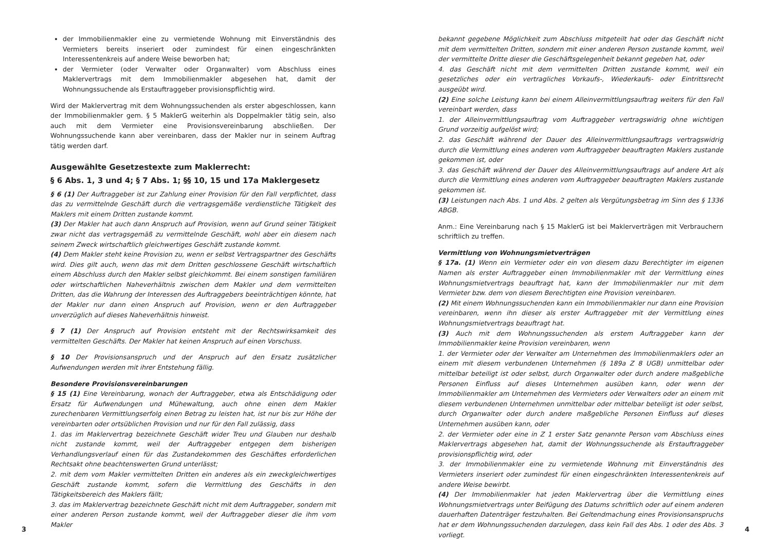der Immobilienmakler eine zu vermietende Wohnung mit Einverständnis des Vermieters bereits inseriert oder zumindest für einen eingeschränkten Interessentenkreis auf andere Weise beworben hat;
der Vermieter (oder Verwalter oder Organwalter) vom Abschluss eines Maklervertrags mit dem Immobilienmakler abgesehen hat, damit der Wohnungssuchende als Erstauftraggeber provisionspflichtig wird.
Wird der Maklervertrag mit dem Wohnungssuchenden als erster abgeschlossen, kann der Immobilienmakler gem. § 5 MaklerG weiterhin als Doppelmakler tätig sein, also auch mit dem Vermieter eine Provisionsvereinbarung abschließen. Der Wohnungssuchende kann aber vereinbaren, dass der Makler nur in seinem Auftrag tätig werden darf.
Ausgewählte Gesetzestexte zum Maklerrecht:
§ 6 Abs. 1, 3 und 4; § 7 Abs. 1; §§ 10, 15 und 17a Maklergesetz
§ 6 (1) Der Auftraggeber ist zur Zahlung einer Provision für den Fall verpflichtet, dass das zu vermittelnde Geschäft durch die vertragsgemäße verdienstliche Tätigkeit des Maklers mit einem Dritten zustande kommt.
(3) Der Makler hat auch dann Anspruch auf Provision, wenn auf Grund seiner Tätigkeit zwar nicht das vertragsgemäß zu vermittelnde Geschäft, wohl aber ein diesem nach seinem Zweck wirtschaftlich gleichwertiges Geschäft zustande kommt.
(4) Dem Makler steht keine Provision zu, wenn er selbst Vertragspartner des Geschäfts wird. Dies gilt auch, wenn das mit dem Dritten geschlossene Geschäft wirtschaftlich einem Abschluss durch den Makler selbst gleichkommt. Bei einem sonstigen familiären oder wirtschaftlichen Naheverhältnis zwischen dem Makler und dem vermittelten Dritten, das die Wahrung der Interessen des Auftraggebers beeinträchtigen könnte, hat der Makler nur dann einen Anspruch auf Provision, wenn er den Auftraggeber unverzüglich auf dieses Naheverhältnis hinweist.
§ 7 (1) Der Anspruch auf Provision entsteht mit der Rechtswirksamkeit des vermittelten Geschäfts. Der Makler hat keinen Anspruch auf einen Vorschuss.
§ 10 Der Provisionsanspruch und der Anspruch auf den Ersatz zusätzlicher Aufwendungen werden mit ihrer Entstehung fällig.
Besondere Provisionsvereinbarungen
§ 15 (1) Eine Vereinbarung, wonach der Auftraggeber, etwa als Entschädigung oder Ersatz für Aufwendungen und Mühewaltung, auch ohne einen dem Makler zurechenbaren Vermittlungserfolg einen Betrag zu leisten hat, ist nur bis zur Höhe der vereinbarten oder ortsüblichen Provision und nur für den Fall zulässig, dass
1. das im Maklervertrag bezeichnete Geschäft wider Treu und Glauben nur deshalb nicht zustande kommt, weil der Auftraggeber entgegen dem bisherigen Verhandlungsverlauf einen für das Zustandekommen des Geschäftes erforderlichen Rechtsakt ohne beachtenswerten Grund unterlässt;
2. mit dem vom Makler vermittelten Dritten ein anderes als ein zweckgleichwertiges Geschäft zustande kommt, sofern die Vermittlung des Geschäfts in den Tätigkeitsbereich des Maklers fällt;
3. das im Maklervertrag bezeichnete Geschäft nicht mit dem Auftraggeber, sondern mit einer anderen Person zustande kommt, weil der Auftraggeber dieser die ihm vom Makler
3
bekannt gegebene Möglichkeit zum Abschluss mitgeteilt hat oder das Geschäft nicht mit dem vermittelten Dritten, sondern mit einer anderen Person zustande kommt, weil der vermittelte Dritte dieser die Geschäftsgelegenheit bekannt gegeben hat, oder
4. das Geschäft nicht mit dem vermittelten Dritten zustande kommt, weil ein gesetzliches oder ein vertragliches Vorkaufs-, Wiederkaufs- oder Eintrittsrecht ausgeübt wird.
(2) Eine solche Leistung kann bei einem Alleinvermittlungsauftrag weiters für den Fall vereinbart werden, dass
1. der Alleinvermittlungsauftrag vom Auftraggeber vertragswidrig ohne wichtigen Grund vorzeitig aufgelöst wird;
2. das Geschäft während der Dauer des Alleinvermittlungsauftrags vertragswidrig durch die Vermittlung eines anderen vom Auftraggeber beauftragten Maklers zustande gekommen ist, oder
3. das Geschäft während der Dauer des Alleinvermittlungsauftrags auf andere Art als durch die Vermittlung eines anderen vom Auftraggeber beauftragten Maklers zustande gekommen ist.
(3) Leistungen nach Abs. 1 und Abs. 2 gelten als Vergütungsbetrag im Sinn des § 1336 ABGB.
Anm.: Eine Vereinbarung nach § 15 MaklerG ist bei Maklerverträgen mit Verbrauchern schriftlich zu treffen.
Vermittlung von Wohnungsmietverträgen
§ 17a. (1) Wenn ein Vermieter oder ein von diesem dazu Berechtigter im eigenen Namen als erster Auftraggeber einen Immobilienmakler mit der Vermittlung eines Wohnungsmietvertrags beauftragt hat, kann der Immobilienmakler nur mit dem Vermieter bzw. dem von diesem Berechtigten eine Provision vereinbaren.
(2) Mit einem Wohnungssuchenden kann ein Immobilienmakler nur dann eine Provision vereinbaren, wenn ihn dieser als erster Auftraggeber mit der Vermittlung eines Wohnungsmietvertrags beauftragt hat.
(3) Auch mit dem Wohnungssuchenden als erstem Auftraggeber kann der Immobilienmakler keine Provision vereinbaren, wenn
1. der Vermieter oder der Verwalter am Unternehmen des Immobilienmaklers oder an einem mit diesem verbundenen Unternehmen (§ 189a Z 8 UGB) unmittelbar oder mittelbar beteiligt ist oder selbst, durch Organwalter oder durch andere maßgebliche Personen Einfluss auf dieses Unternehmen ausüben kann, oder wenn der Immobilienmakler am Unternehmen des Vermieters oder Verwalters oder an einem mit diesem verbundenen Unternehmen unmittelbar oder mittelbar beteiligt ist oder selbst, durch Organwalter oder durch andere maßgebliche Personen Einfluss auf dieses Unternehmen ausüben kann, oder
2. der Vermieter oder eine in Z 1 erster Satz genannte Person vom Abschluss eines Maklervertrags abgesehen hat, damit der Wohnungssuchende als Erstauftraggeber provisionspflichtig wird, oder
3. der Immobilienmakler eine zu vermietende Wohnung mit Einverständnis des Vermieters inseriert oder zumindest für einen eingeschränkten Interessentenkreis auf andere Weise bewirbt.
(4) Der Immobilienmakler hat jeden Maklervertrag über die Vermittlung eines Wohnungsmietvertrags unter Beifügung des Datums schriftlich oder auf einem anderen dauerhaften Datenträger festzuhalten. Bei Geltendmachung eines Provisionsanspruchs hat er dem Wohnungssuchenden darzulegen, dass kein Fall des Abs. 1 oder des Abs. 3 vorliegt.
4